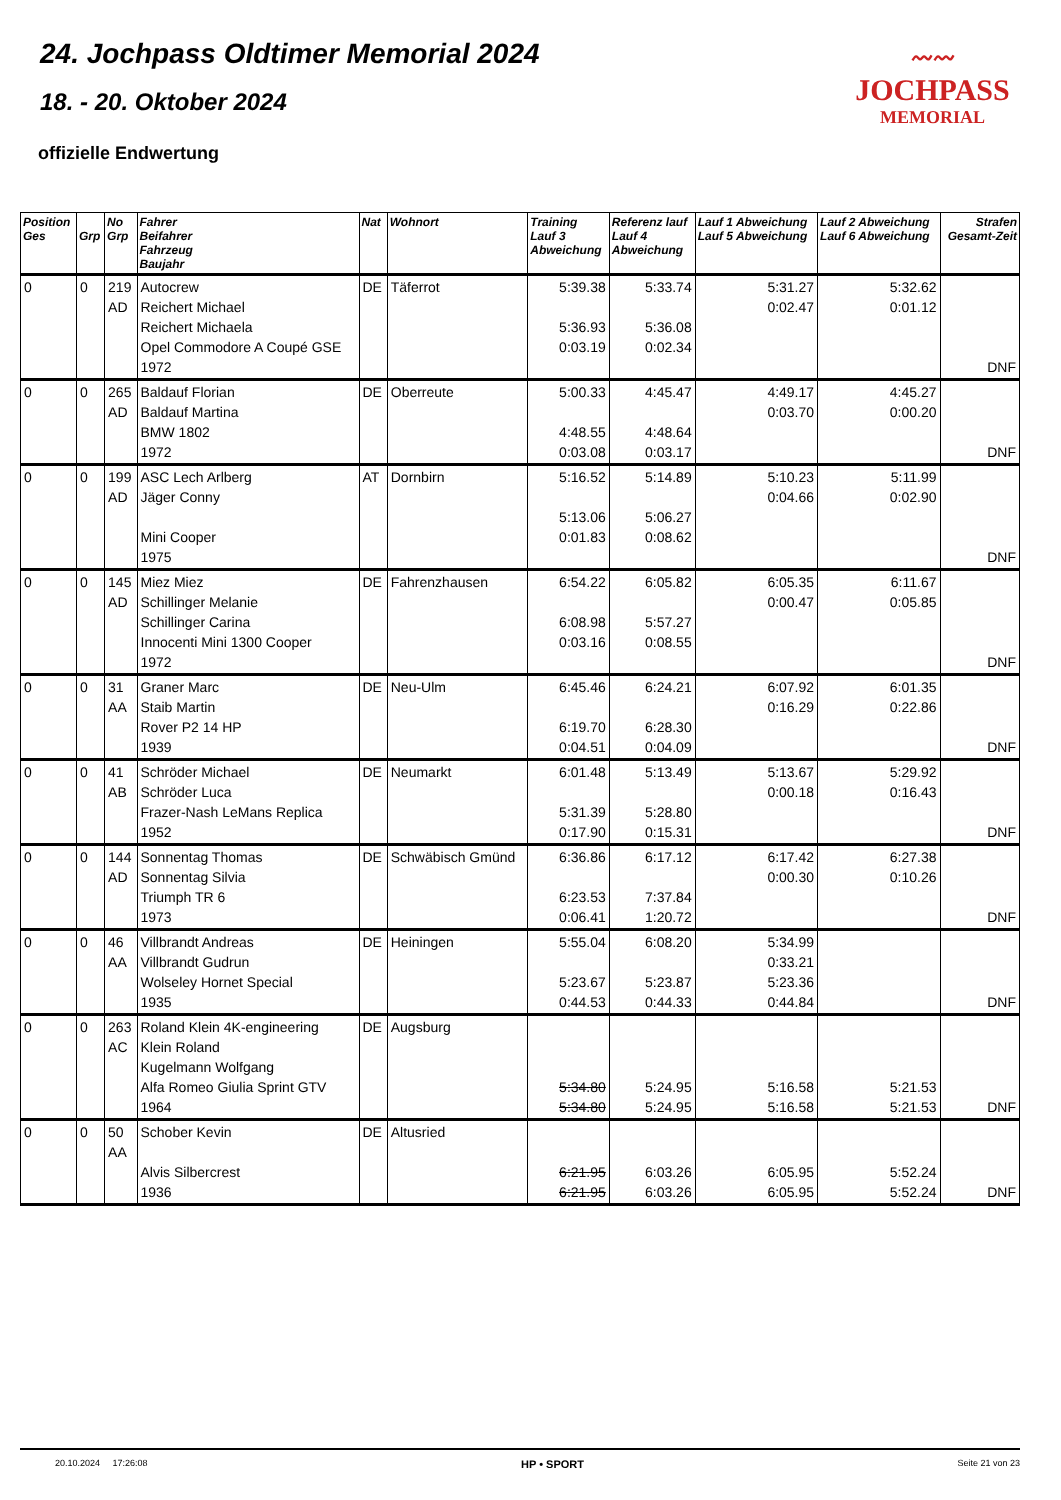24. Jochpass Oldtimer Memorial 2024
18. - 20. Oktober 2024
offizielle Endwertung
〰〰
JOCHPASS
MEMORIAL
| Position Ges | Grp | No Grp | Fahrer Beifahrer Fahrzeug Baujahr | Nat | Wohnort | Training Lauf 3 Abweichung | Referenz lauf Lauf 4 Abweichung | Lauf 1 Abweichung Lauf 5 Abweichung | Lauf 2 Abweichung Lauf 6 Abweichung | Strafen Gesamt-Zeit |
| --- | --- | --- | --- | --- | --- | --- | --- | --- | --- | --- |
| 0 | 0 | 219 AD | Autocrew Reichert Michael Reichert Michaela Opel Commodore A Coupé GSE 1972 | DE | Täferrot | 5:39.38 5:36.93 0:03.19 | 5:33.74 5:36.08 0:02.34 | 5:31.27 0:02.47 | 5:32.62 0:01.12 | DNF |
| 0 | 0 | 265 AD | Baldauf Florian Baldauf Martina BMW 1802 1972 | DE | Oberreute | 5:00.33 4:48.55 0:03.08 | 4:45.47 4:48.64 0:03.17 | 4:49.17 0:03.70 | 4:45.27 0:00.20 | DNF |
| 0 | 0 | 199 AD | ASC Lech Arlberg Jäger Conny Mini Cooper 1975 | AT | Dornbirn | 5:16.52 5:13.06 0:01.83 | 5:14.89 5:06.27 0:08.62 | 5:10.23 0:04.66 | 5:11.99 0:02.90 | DNF |
| 0 | 0 | 145 AD | Miez Miez Schillinger Melanie Schillinger Carina Innocenti Mini 1300 Cooper 1972 | DE | Fahrenzhausen | 6:54.22 6:08.98 0:03.16 | 6:05.82 5:57.27 0:08.55 | 6:05.35 0:00.47 | 6:11.67 0:05.85 | DNF |
| 0 | 0 | 31 AA | Graner Marc Staib Martin Rover P2 14 HP 1939 | DE | Neu-Ulm | 6:45.46 6:19.70 0:04.51 | 6:24.21 6:28.30 0:04.09 | 6:07.92 0:16.29 | 6:01.35 0:22.86 | DNF |
| 0 | 0 | 41 AB | Schröder Michael Schröder Luca Frazer-Nash LeMans Replica 1952 | DE | Neumarkt | 6:01.48 5:31.39 0:17.90 | 5:13.49 5:28.80 0:15.31 | 5:13.67 0:00.18 | 5:29.92 0:16.43 | DNF |
| 0 | 0 | 144 AD | Sonnentag Thomas Sonnentag Silvia Triumph TR 6 1973 | DE | Schwäbisch Gmünd | 6:36.86 6:23.53 0:06.41 | 6:17.12 7:37.84 1:20.72 | 6:17.42 0:00.30 | 6:27.38 0:10.26 | DNF |
| 0 | 0 | 46 AA | Villbrandt Andreas Villbrandt Gudrun Wolseley Hornet Special 1935 | DE | Heiningen | 5:55.04 5:23.67 0:44.53 | 6:08.20 5:23.87 0:44.33 | 5:34.99 0:33.21 5:23.36 0:44.84 | | DNF |
| 0 | 0 | 263 AC | Roland Klein 4K-engineering Klein Roland Kugelmann Wolfgang Alfa Romeo Giulia Sprint GTV 1964 | DE | Augsburg | 5:34.80 5:34.80 | 5:24.95 5:24.95 | 5:16.58 5:16.58 | 5:21.53 5:21.53 | DNF |
| 0 | 0 | 50 AA | Schober Kevin Alvis Silbercrest 1936 | DE | Altusried | 6:21.95 6:21.95 | 6:03.26 6:03.26 | 6:05.95 6:05.95 | 5:52.24 5:52.24 | DNF |
20.10.2024 17:26:08 HP • SPORT Seite 21 von 23